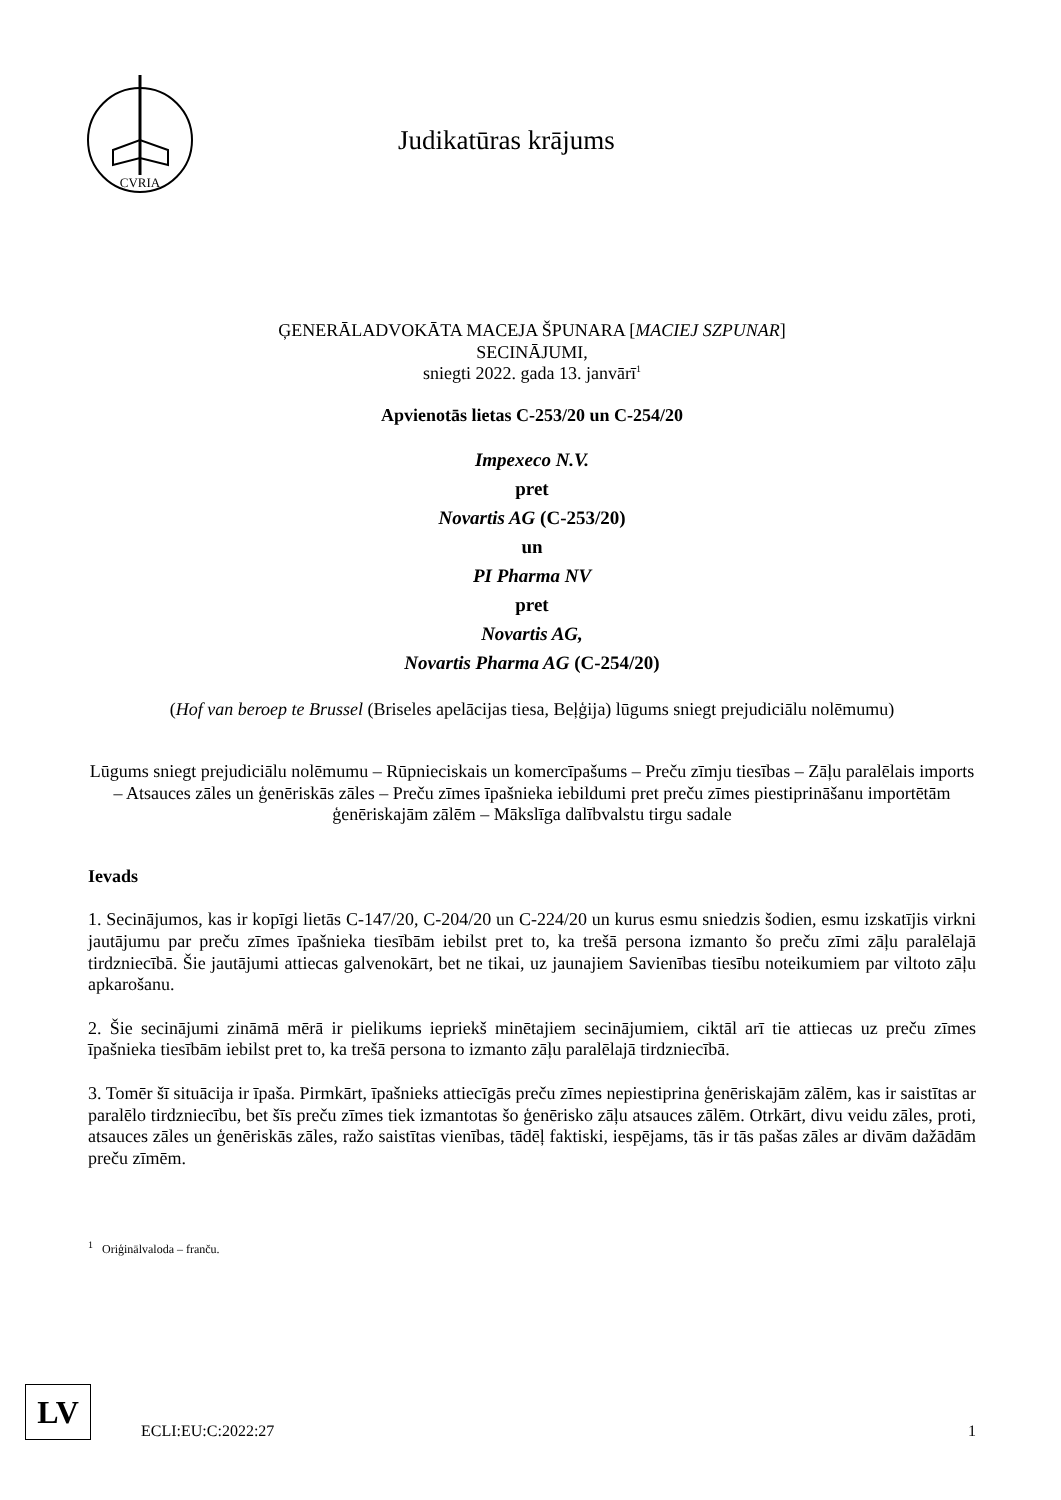CVRIA
Judikatūras krājums
ĢENERĀLADVOKĀTA MACEJA ŠPUNARA [MACIEJ SZPUNAR]
SECINĀJUMI,
sniegti 2022. gada 13. janvārī<sup>1</sup>
Apvienotās lietas C-253/20 un C-254/20
Impexeco N.V.
pret
Novartis AG (C-253/20)
un
PI Pharma NV
pret
Novartis AG,
Novartis Pharma AG (C-254/20)
(Hof van beroep te Brussel (Briseles apelācijas tiesa, Beļģija) lūgums sniegt prejudiciālu nolēmumu)
Lūgums sniegt prejudiciālu nolēmumu – Rūpnieciskais un komercīpašums – Preču zīmju tiesības – Zāļu paralēlais imports – Atsauces zāles un ģenēriskās zāles – Preču zīmes īpašnieka iebildumi pret preču zīmes piestiprināšanu importētām ģenēriskajām zālēm – Mākslīga dalībvalstu tirgu sadale
Ievads
1. Secinājumos, kas ir kopīgi lietās C-147/20, C-204/20 un C-224/20 un kurus esmu sniedzis šodien, esmu izskatījis virkni jautājumu par preču zīmes īpašnieka tiesībām iebilst pret to, ka trešā persona izmanto šo preču zīmi zāļu paralēlajā tirdzniecībā. Šie jautājumi attiecas galvenokārt, bet ne tikai, uz jaunajiem Savienības tiesību noteikumiem par viltoto zāļu apkarošanu.
2. Šie secinājumi zināmā mērā ir pielikums iepriekš minētajiem secinājumiem, ciktāl arī tie attiecas uz preču zīmes īpašnieka tiesībām iebilst pret to, ka trešā persona to izmanto zāļu paralēlajā tirdzniecībā.
3. Tomēr šī situācija ir īpaša. Pirmkārt, īpašnieks attiecīgās preču zīmes nepiestiprina ģenēriskajām zālēm, kas ir saistītas ar paralēlo tirdzniecību, bet šīs preču zīmes tiek izmantotas šo ģenērisko zāļu atsauces zālēm. Otrkārt, divu veidu zāles, proti, atsauces zāles un ģenēriskās zāles, ražo saistītas vienības, tādēļ faktiski, iespējams, tās ir tās pašas zāles ar divām dažādām preču zīmēm.
<sup>1</sup> Oriģinālvaloda – franču.
LV
ECLI:EU:C:2022:27
1